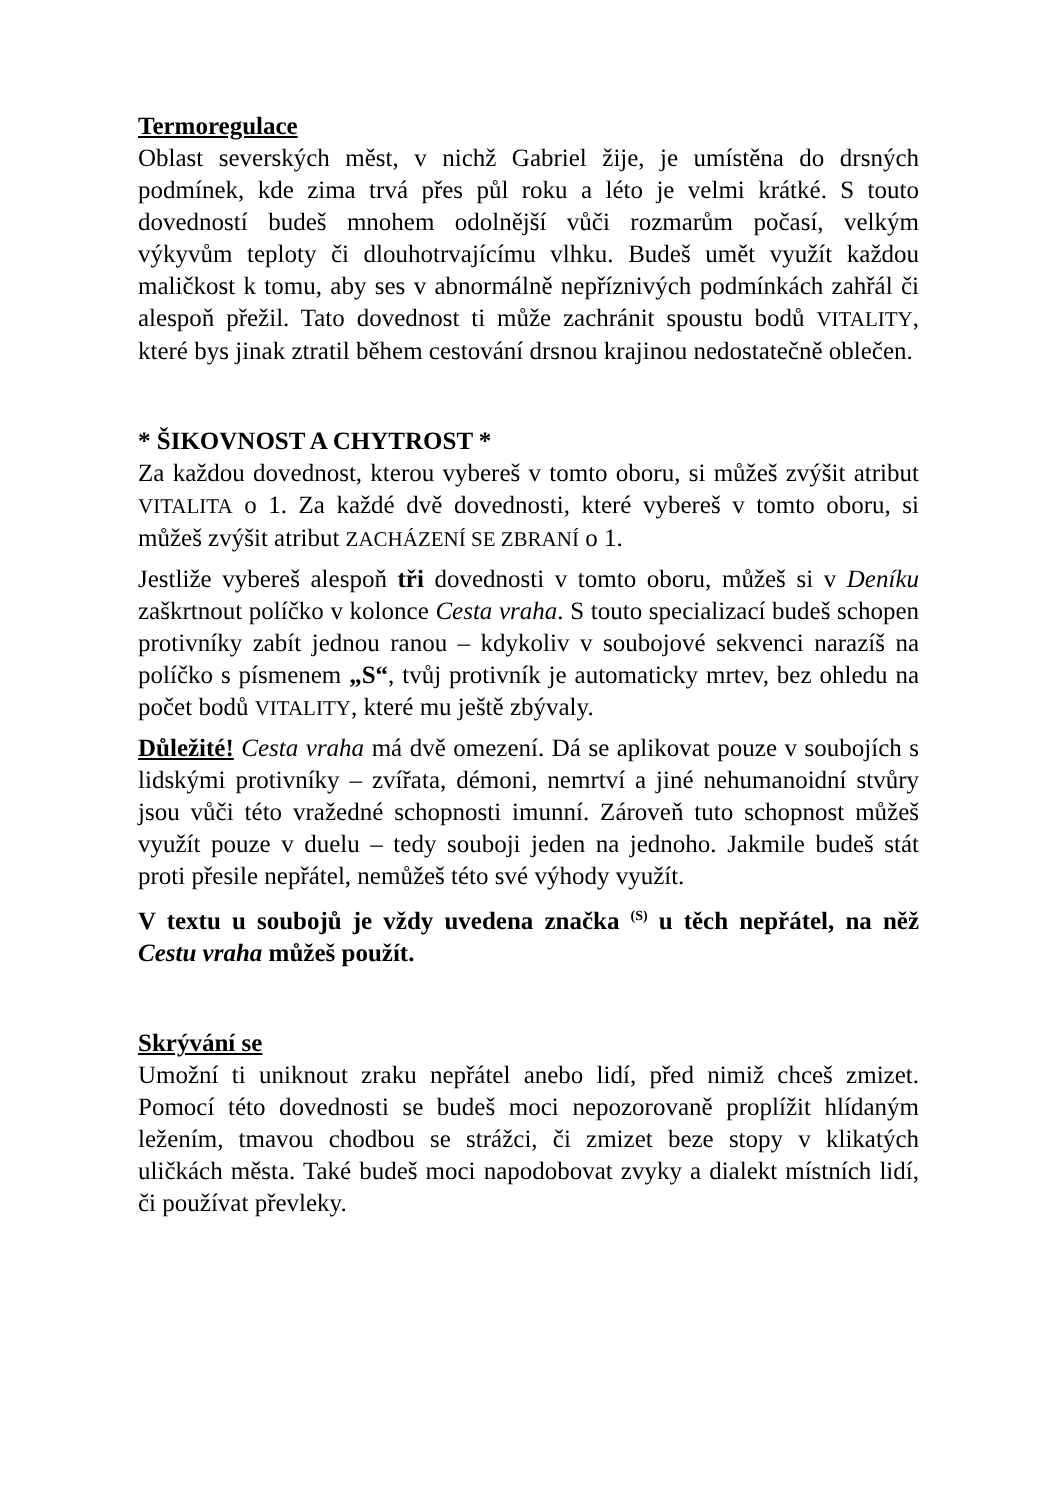Termoregulace
Oblast severských měst, v nichž Gabriel žije, je umístěna do drsných podmínek, kde zima trvá přes půl roku a léto je velmi krátké. S touto dovedností budeš mnohem odolnější vůči rozmarům počasí, velkým výkyvům teploty či dlouhotrvajícímu vlhku. Budeš umět využít každou maličkost k tomu, aby ses v abnormálně nepříznivých podmínkách zahřál či alespoň přežil. Tato dovednost ti může zachránit spoustu bodů VITALITY, které bys jinak ztratil během cestování drsnou krajinou nedostatečně oblečen.
* ŠIKOVNOST A CHYTROST *
Za každou dovednost, kterou vybereš v tomto oboru, si můžeš zvýšit atribut VITALITA o 1. Za každé dvě dovednosti, které vybereš v tomto oboru, si můžeš zvýšit atribut ZACHÁZENÍ SE ZBRANÍ o 1.
Jestliže vybereš alespoň tři dovednosti v tomto oboru, můžeš si v Deníku zaškrtnout políčko v kolonce Cesta vraha. S touto specializací budeš schopen protivníky zabít jednou ranou – kdykoliv v soubojové sekvenci narazíš na políčko s písmenem „S“, tvůj protivník je automaticky mrtev, bez ohledu na počet bodů VITALITY, které mu ještě zbývaly.
Důležité! Cesta vraha má dvě omezení. Dá se aplikovat pouze v soubojích s lidskými protivníky – zvířata, démoni, nemrtví a jiné nehumanoidní stvůry jsou vůči této vražedné schopnosti imunní. Zároveň tuto schopnost můžeš využít pouze v duelu – tedy souboji jeden na jednoho. Jakmile budeš stát proti přesile nepřátel, nemůžeš této své výhody využít.
V textu u soubojů je vždy uvedena značka <sup>(S)</sup> u těch nepřátel, na něž Cestu vraha můžeš použít.
Skrývání se
Umožní ti uniknout zraku nepřátel anebo lidí, před nimiž chceš zmizet. Pomocí této dovednosti se budeš moci nepozorovaně proplížit hlídaným ležením, tmavou chodbou se strážci, či zmizet beze stopy v klikatých uličkách města. Také budeš moci napodobovat zvyky a dialekt místních lidí, či používat převleky.